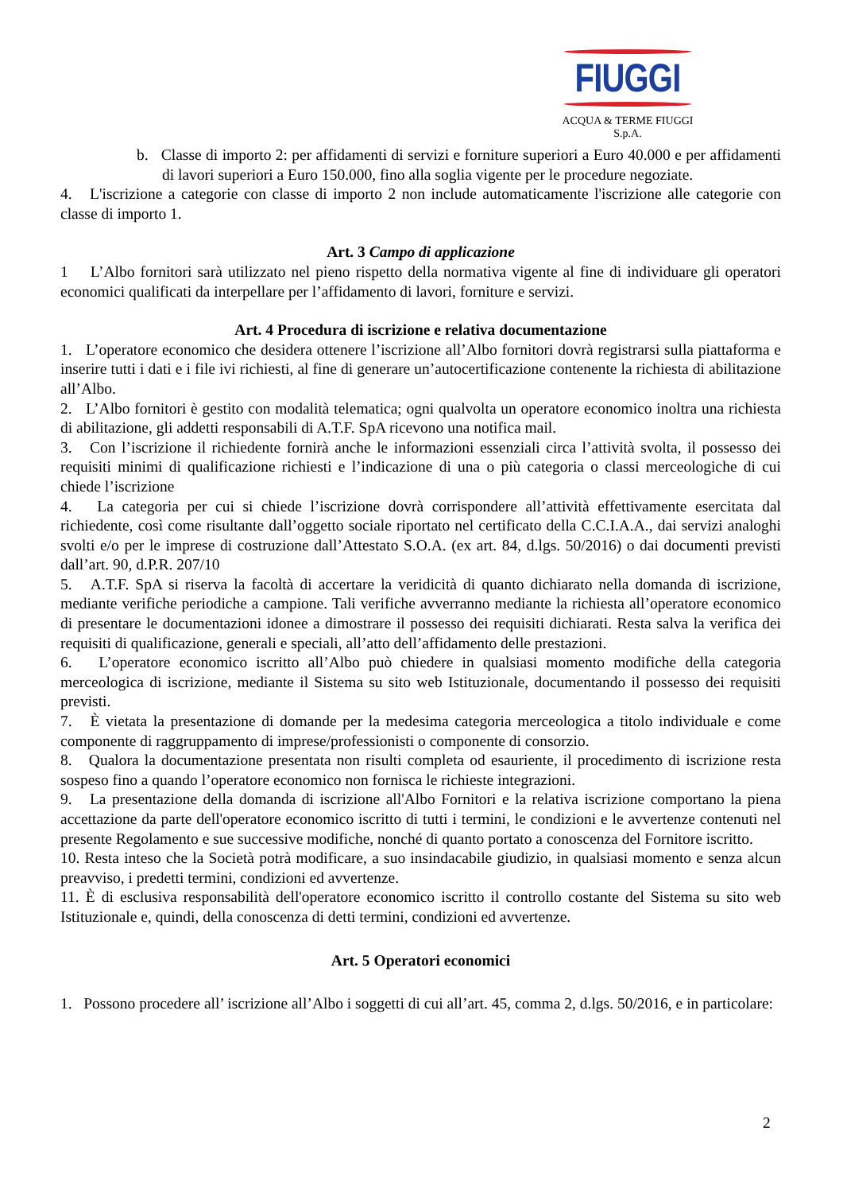FIUGGI
ACQUA & TERME FIUGGI S.p.A.
b. Classe di importo 2: per affidamenti di servizi e forniture superiori a Euro 40.000 e per affidamenti di lavori superiori a Euro 150.000, fino alla soglia vigente per le procedure negoziate.
4. L'iscrizione a categorie con classe di importo 2 non include automaticamente l'iscrizione alle categorie con classe di importo 1.
Art. 3 Campo di applicazione
1 L’Albo fornitori sarà utilizzato nel pieno rispetto della normativa vigente al fine di individuare gli operatori economici qualificati da interpellare per l’affidamento di lavori, forniture e servizi.
Art. 4 Procedura di iscrizione e relativa documentazione
1. L’operatore economico che desidera ottenere l’iscrizione all’Albo fornitori dovrà registrarsi sulla piattaforma e inserire tutti i dati e i file ivi richiesti, al fine di generare un’autocertificazione contenente la richiesta di abilitazione all’Albo.
2. L’Albo fornitori è gestito con modalità telematica; ogni qualvolta un operatore economico inoltra una richiesta di abilitazione, gli addetti responsabili di A.T.F. SpA ricevono una notifica mail.
3. Con l’iscrizione il richiedente fornirà anche le informazioni essenziali circa l’attività svolta, il possesso dei requisiti minimi di qualificazione richiesti e l’indicazione di una o più categoria o classi merceologiche di cui chiede l’iscrizione
4. La categoria per cui si chiede l’iscrizione dovrà corrispondere all’attività effettivamente esercitata dal richiedente, così come risultante dall’oggetto sociale riportato nel certificato della C.C.I.A.A., dai servizi analoghi svolti e/o per le imprese di costruzione dall’Attestato S.O.A. (ex art. 84, d.lgs. 50/2016) o dai documenti previsti dall’art. 90, d.P.R. 207/10
5. A.T.F. SpA si riserva la facoltà di accertare la veridicità di quanto dichiarato nella domanda di iscrizione, mediante verifiche periodiche a campione. Tali verifiche avverranno mediante la richiesta all’operatore economico di presentare le documentazioni idonee a dimostrare il possesso dei requisiti dichiarati. Resta salva la verifica dei requisiti di qualificazione, generali e speciali, all’atto dell’affidamento delle prestazioni.
6. L’operatore economico iscritto all’Albo può chiedere in qualsiasi momento modifiche della categoria merceologica di iscrizione, mediante il Sistema su sito web Istituzionale, documentando il possesso dei requisiti previsti.
7. È vietata la presentazione di domande per la medesima categoria merceologica a titolo individuale e come componente di raggruppamento di imprese/professionisti o componente di consorzio.
8. Qualora la documentazione presentata non risulti completa od esauriente, il procedimento di iscrizione resta sospeso fino a quando l’operatore economico non fornisca le richieste integrazioni.
9. La presentazione della domanda di iscrizione all'Albo Fornitori e la relativa iscrizione comportano la piena accettazione da parte dell'operatore economico iscritto di tutti i termini, le condizioni e le avvertenze contenuti nel presente Regolamento e sue successive modifiche, nonché di quanto portato a conoscenza del Fornitore iscritto.
10. Resta inteso che la Società potrà modificare, a suo insindacabile giudizio, in qualsiasi momento e senza alcun preavviso, i predetti termini, condizioni ed avvertenze.
11. È di esclusiva responsabilità dell'operatore economico iscritto il controllo costante del Sistema su sito web Istituzionale e, quindi, della conoscenza di detti termini, condizioni ed avvertenze.
Art. 5 Operatori economici
1. Possono procedere all’ iscrizione all’Albo i soggetti di cui all’art. 45, comma 2, d.lgs. 50/2016, e in particolare:
2